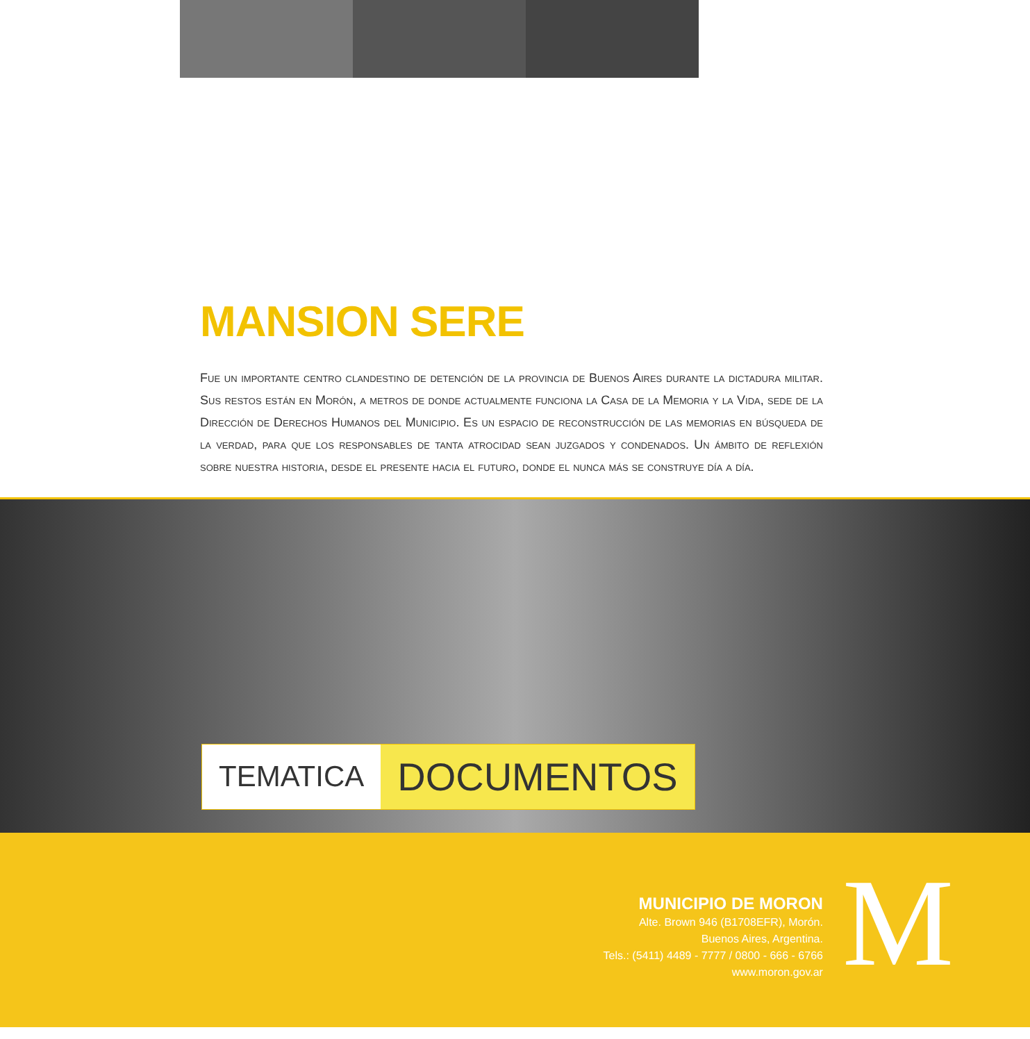MANSION SERE
Fue un importante centro clandestino de detención de la provincia de Buenos Aires durante la dictadura militar. Sus restos están en Morón, a metros de donde actualmente funciona la Casa de la Memoria y la Vida, sede de la Dirección de Derechos Humanos del Municipio. Es un espacio de reconstrucción de las memorias en búsqueda de la verdad, para que los responsables de tanta atrocidad sean juzgados y condenados. Un ámbito de reflexión sobre nuestra historia, desde el presente hacia el futuro, donde el nunca más se construye día a día.
TEMATICA DOCUMENTOS
MUNICIPIO DE MORON
Alte. Brown 946 (B1708EFR), Morón.
Buenos Aires, Argentina.
Tels.: (5411) 4489 - 7777 / 0800 - 666 - 6766
www.moron.gov.ar
M